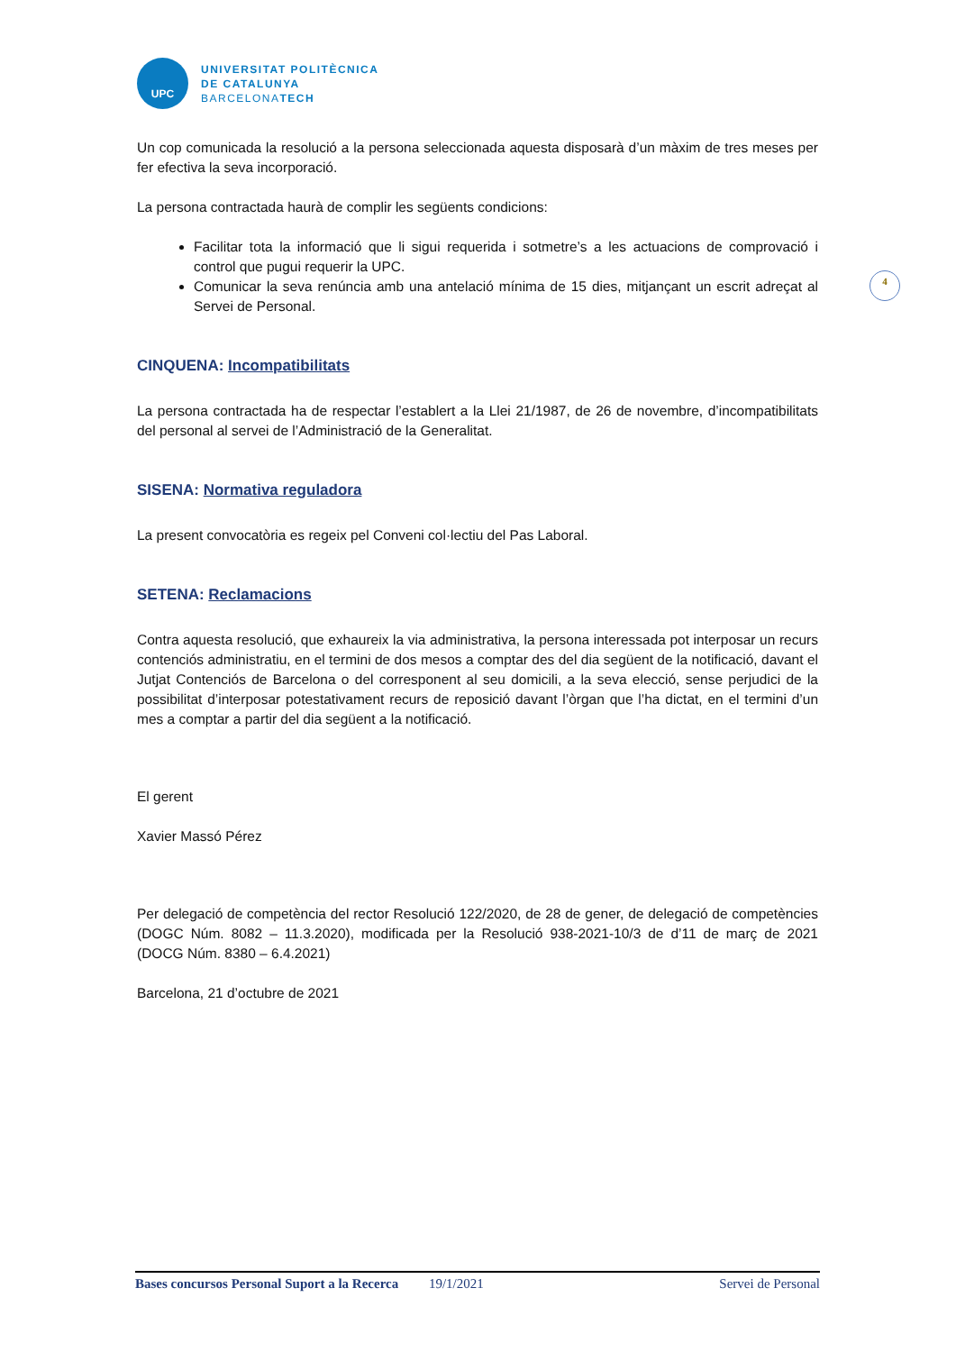4
UPC
UNIVERSITAT POLITÈCNICA
DE CATALUNYA
BARCELONATECH
Un cop comunicada la resolució a la persona seleccionada aquesta disposarà d’un màxim de tres meses per fer efectiva la seva incorporació.
La persona contractada haurà de complir les següents condicions:
Facilitar tota la informació que li sigui requerida i sotmetre’s a les actuacions de comprovació i control que pugui requerir la UPC.
Comunicar la seva renúncia amb una antelació mínima de 15 dies, mitjançant un escrit adreçat al Servei de Personal.
CINQUENA: Incompatibilitats
La persona contractada ha de respectar l’establert a la Llei 21/1987, de 26 de novembre, d’incompatibilitats del personal al servei de l’Administració de la Generalitat.
SISENA: Normativa reguladora
La present convocatòria es regeix pel Conveni col·lectiu del Pas Laboral.
SETENA: Reclamacions
Contra aquesta resolució, que exhaureix la via administrativa, la persona interessada pot interposar un recurs contenciós administratiu, en el termini de dos mesos a comptar des del dia següent de la notificació, davant el Jutjat Contenciós de Barcelona o del corresponent al seu domicili, a la seva elecció, sense perjudici de la possibilitat d’interposar potestativament recurs de reposició davant l’òrgan que l’ha dictat, en el termini d’un mes a comptar a partir del dia següent a la notificació.
El gerent
Xavier Massó Pérez
Per delegació de competència del rector Resolució 122/2020, de 28 de gener, de delegació de competències (DOGC Núm. 8082 – 11.3.2020), modificada per la Resolució 938-2021-10/3 de d’11 de març de 2021 (DOCG Núm. 8380 – 6.4.2021)
Barcelona, 21 d’octubre de 2021
Bases concursos Personal Suport a la Recerca 19/1/2021 Servei de Personal